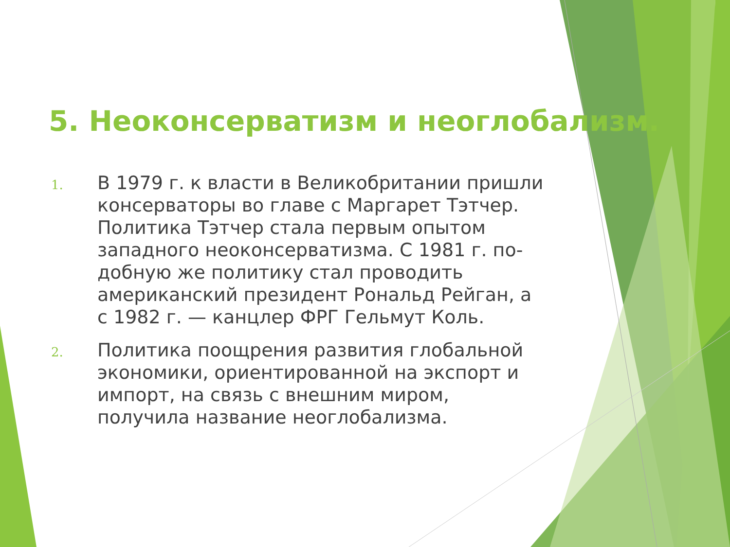5. Неоконсерватизм и неоглобализм.
1. В 1979 г. к власти в Великобритании пришли консерваторы во главе с Маргарет Тэтчер. Политика Тэтчер стала первым опытом западного неоконсерватизма. С 1981 г. по-добную же политику стал проводить американский президент Рональд Рейган, а с 1982 г. — канцлер ФРГ Гельмут Коль.
2. Политика поощрения развития глобальной экономики, ориентированной на экспорт и импорт, на связь с внешним миром, получила название неоглобализма.